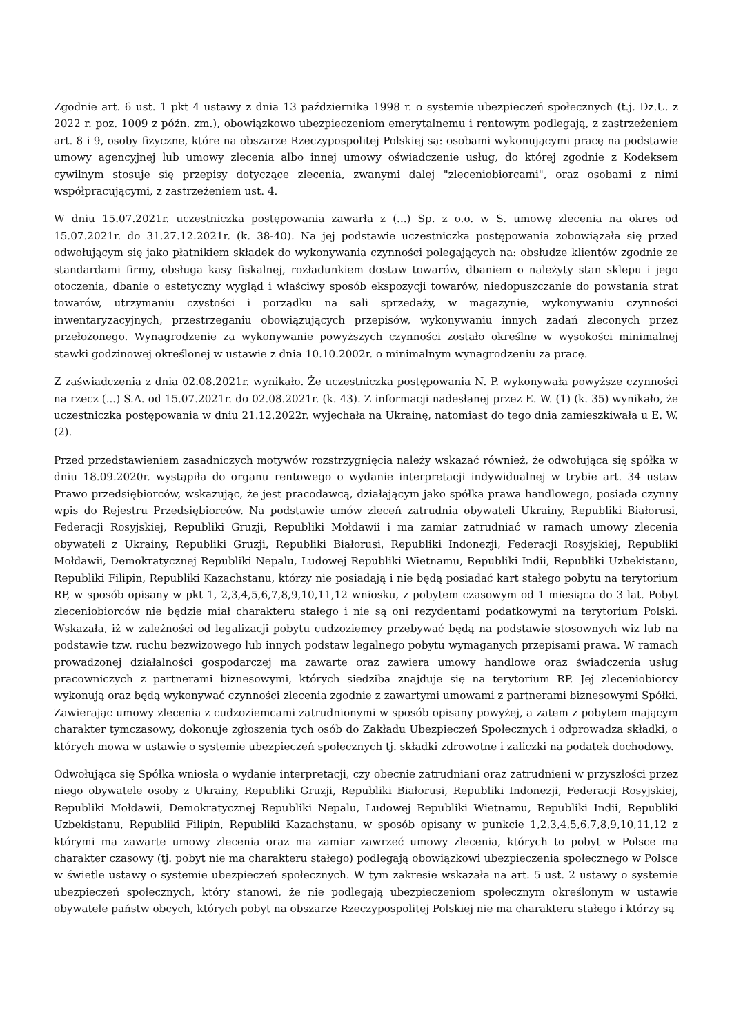Zgodnie art. 6 ust. 1 pkt 4 ustawy z dnia 13 października 1998 r. o systemie ubezpieczeń społecznych (t.j. Dz.U. z 2022 r. poz. 1009 z późn. zm.), obowiązkowo ubezpieczeniom emerytalnemu i rentowym podlegają, z zastrzeżeniem art. 8 i 9, osoby fizyczne, które na obszarze Rzeczypospolitej Polskiej są: osobami wykonującymi pracę na podstawie umowy agencyjnej lub umowy zlecenia albo innej umowy oświadczenie usług, do której zgodnie z Kodeksem cywilnym stosuje się przepisy dotyczące zlecenia, zwanymi dalej "zleceniobiorcami", oraz osobami z nimi współpracującymi, z zastrzeżeniem ust. 4.
W dniu 15.07.2021r. uczestniczka postępowania zawarła z (...) Sp. z o.o. w S. umowę zlecenia na okres od 15.07.2021r. do 31.27.12.2021r. (k. 38-40). Na jej podstawie uczestniczka postępowania zobowiązała się przed odwołującym się jako płatnikiem składek do wykonywania czynności polegających na: obsłudze klientów zgodnie ze standardami firmy, obsługa kasy fiskalnej, rozładunkiem dostaw towarów, dbaniem o należyty stan sklepu i jego otoczenia, dbanie o estetyczny wygląd i właściwy sposób ekspozycji towarów, niedopuszczanie do powstania strat towarów, utrzymaniu czystości i porządku na sali sprzedaży, w magazynie, wykonywaniu czynności inwentaryzacyjnych, przestrzeganiu obowiązujących przepisów, wykonywaniu innych zadań zleconych przez przełożonego. Wynagrodzenie za wykonywanie powyższych czynności zostało określne w wysokości minimalnej stawki godzinowej określonej w ustawie z dnia 10.10.2002r. o minimalnym wynagrodzeniu za pracę.
Z zaświadczenia z dnia 02.08.2021r. wynikało. Że uczestniczka postępowania N. P. wykonywała powyższe czynności na rzecz (...) S.A. od 15.07.2021r. do 02.08.2021r. (k. 43). Z informacji nadesłanej przez E. W. (1) (k. 35) wynikało, że uczestniczka postępowania w dniu 21.12.2022r. wyjechała na Ukrainę, natomiast do tego dnia zamieszkiwała u E. W. (2).
Przed przedstawieniem zasadniczych motywów rozstrzygnięcia należy wskazać również, że odwołująca się spółka w dniu 18.09.2020r. wystąpiła do organu rentowego o wydanie interpretacji indywidualnej w trybie art. 34 ustaw Prawo przedsiębiorców, wskazując, że jest pracodawcą, działającym jako spółka prawa handlowego, posiada czynny wpis do Rejestru Przedsiębiorców. Na podstawie umów zleceń zatrudnia obywateli Ukrainy, Republiki Białorusi, Federacji Rosyjskiej, Republiki Gruzji, Republiki Mołdawii i ma zamiar zatrudniać w ramach umowy zlecenia obywateli z Ukrainy, Republiki Gruzji, Republiki Białorusi, Republiki Indonezji, Federacji Rosyjskiej, Republiki Mołdawii, Demokratycznej Republiki Nepalu, Ludowej Republiki Wietnamu, Republiki Indii, Republiki Uzbekistanu, Republiki Filipin, Republiki Kazachstanu, którzy nie posiadają i nie będą posiadać kart stałego pobytu na terytorium RP, w sposób opisany w pkt 1, 2,3,4,5,6,7,8,9,10,11,12 wniosku, z pobytem czasowym od 1 miesiąca do 3 lat. Pobyt zleceniobiorców nie będzie miał charakteru stałego i nie są oni rezydentami podatkowymi na terytorium Polski. Wskazała, iż w zależności od legalizacji pobytu cudzoziemcy przebywać będą na podstawie stosownych wiz lub na podstawie tzw. ruchu bezwizowego lub innych podstaw legalnego pobytu wymaganych przepisami prawa. W ramach prowadzonej działalności gospodarczej ma zawarte oraz zawiera umowy handlowe oraz świadczenia usług pracowniczych z partnerami biznesowymi, których siedziba znajduje się na terytorium RP. Jej zleceniobiorcy wykonują oraz będą wykonywać czynności zlecenia zgodnie z zawartymi umowami z partnerami biznesowymi Spółki. Zawierając umowy zlecenia z cudzoziemcami zatrudnionymi w sposób opisany powyżej, a zatem z pobytem mającym charakter tymczasowy, dokonuje zgłoszenia tych osób do Zakładu Ubezpieczeń Społecznych i odprowadza składki, o których mowa w ustawie o systemie ubezpieczeń społecznych tj. składki zdrowotne i zaliczki na podatek dochodowy.
Odwołująca się Spółka wniosła o wydanie interpretacji, czy obecnie zatrudniani oraz zatrudnieni w przyszłości przez niego obywatele osoby z Ukrainy, Republiki Gruzji, Republiki Białorusi, Republiki Indonezji, Federacji Rosyjskiej, Republiki Mołdawii, Demokratycznej Republiki Nepalu, Ludowej Republiki Wietnamu, Republiki Indii, Republiki Uzbekistanu, Republiki Filipin, Republiki Kazachstanu, w sposób opisany w punkcie 1,2,3,4,5,6,7,8,9,10,11,12 z którymi ma zawarte umowy zlecenia oraz ma zamiar zawrzeć umowy zlecenia, których to pobyt w Polsce ma charakter czasowy (tj. pobyt nie ma charakteru stałego) podlegają obowiązkowi ubezpieczenia społecznego w Polsce w świetle ustawy o systemie ubezpieczeń społecznych. W tym zakresie wskazała na art. 5 ust. 2 ustawy o systemie ubezpieczeń społecznych, który stanowi, że nie podlegają ubezpieczeniom społecznym określonym w ustawie obywatele państw obcych, których pobyt na obszarze Rzeczypospolitej Polskiej nie ma charakteru stałego i którzy są